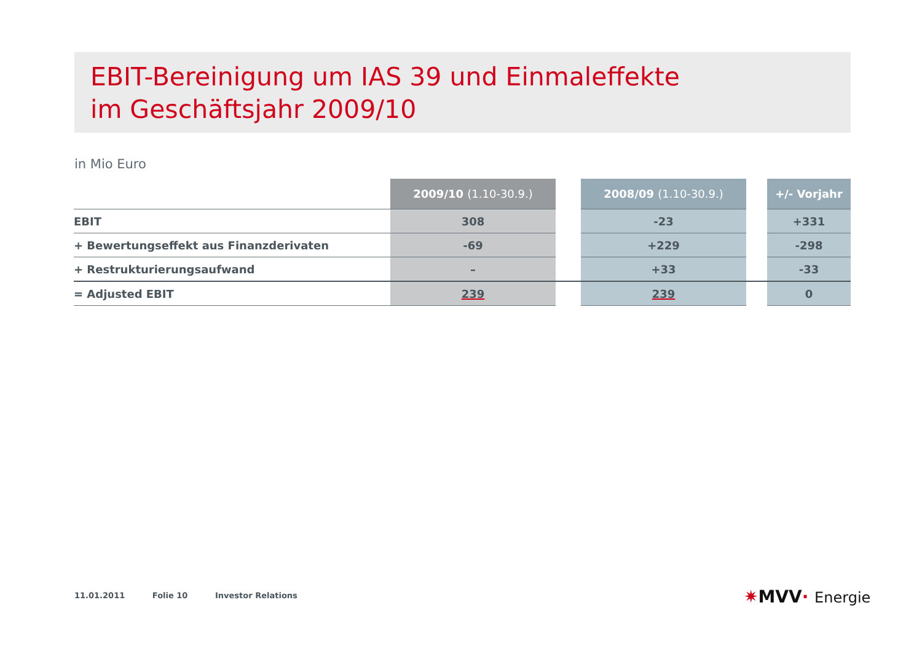EBIT-Bereinigung um IAS 39 und Einmaleffekte
im Geschäftsjahr 2009/10
in Mio Euro
| | 2009/10 (1.10-30.9.) | | 2008/09 (1.10-30.9.) | | +/- Vorjahr |
| --- | --- | --- | --- | --- | --- |
| EBIT | 308 | | -23 | | +331 |
| + Bewertungseffekt aus Finanzderivaten | -69 | | +229 | | -298 |
| + Restrukturierungsaufwand | – | | +33 | | -33 |
| = Adjusted EBIT | 239 | | 239 | | 0 |
11.01.2011 Folie 10 Investor Relations
✷MVV· Energie